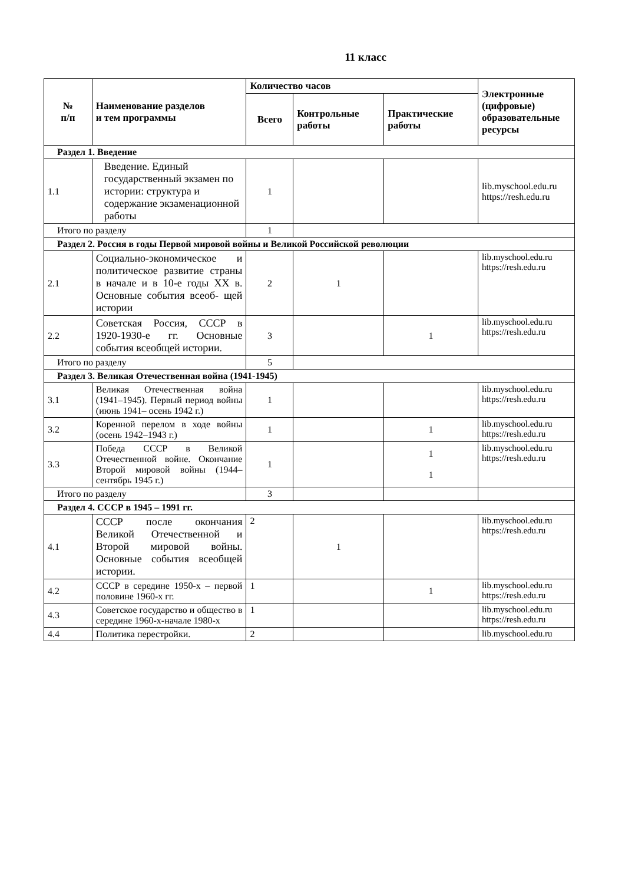11 класс
| № п/п | Наименование разделов и тем программы | Количество часов | | | Электронные (цифровые) образовательные ресурсы |
| --- | --- | --- | --- | --- | --- |
| | | Всего | Контрольные работы | Практические работы | |
| Раздел 1. Введение | | | | | |
| 1.1 | Введение. Единый государственный экзамен по истории: структура и содержание экзаменационной работы | 1 | | | lib.myschool.edu.ru https://resh.edu.ru |
| Итого по разделу | | 1 | | | |
| Раздел 2. Россия в годы Первой мировой войны и Великой Российской революции | | | | | |
| 2.1 | Социально-экономическое и политическое развитие страны в начале и в 10-е годы XX в. Основные события всеоб- щей истории | 2 | 1 | | lib.myschool.edu.ru https://resh.edu.ru |
| 2.2 | Советская Россия, СССР в 1920-1930-е гг. Основные события всеобщей истории. | 3 | | 1 | lib.myschool.edu.ru https://resh.edu.ru |
| Итого по разделу | | 5 | | | |
| Раздел 3. Великая Отечественная война (1941-1945) | | | | | |
| 3.1 | Великая Отечественная война (1941–1945). Первый период войны (июнь 1941– осень 1942 г.) | 1 | | | lib.myschool.edu.ru https://resh.edu.ru |
| 3.2 | Коренной перелом в ходе войны (осень 1942–1943 г.) | 1 | | 1 | lib.myschool.edu.ru https://resh.edu.ru |
| 3.3 | Победа СССР в Великой Отечественной войне. Окончание Второй мировой войны (1944–сентябрь 1945 г.) | 1 | | 1 1 | lib.myschool.edu.ru https://resh.edu.ru |
| Итого по разделу | | 3 | | | |
| Раздел 4. СССР в 1945 – 1991 гг. | | | | | |
| 4.1 | СССР после окончания Великой Отечественной и Второй мировой войны. Основные события всеобщей истории. | 2 | 1 | | lib.myschool.edu.ru https://resh.edu.ru |
| 4.2 | СССР в середине 1950-х – первой половине 1960-х гг. | 1 | | 1 | lib.myschool.edu.ru https://resh.edu.ru |
| 4.3 | Советское государство и общество в середине 1960-х-начале 1980-х | 1 | | | lib.myschool.edu.ru https://resh.edu.ru |
| 4.4 | Политика перестройки. | 2 | | | lib.myschool.edu.ru |